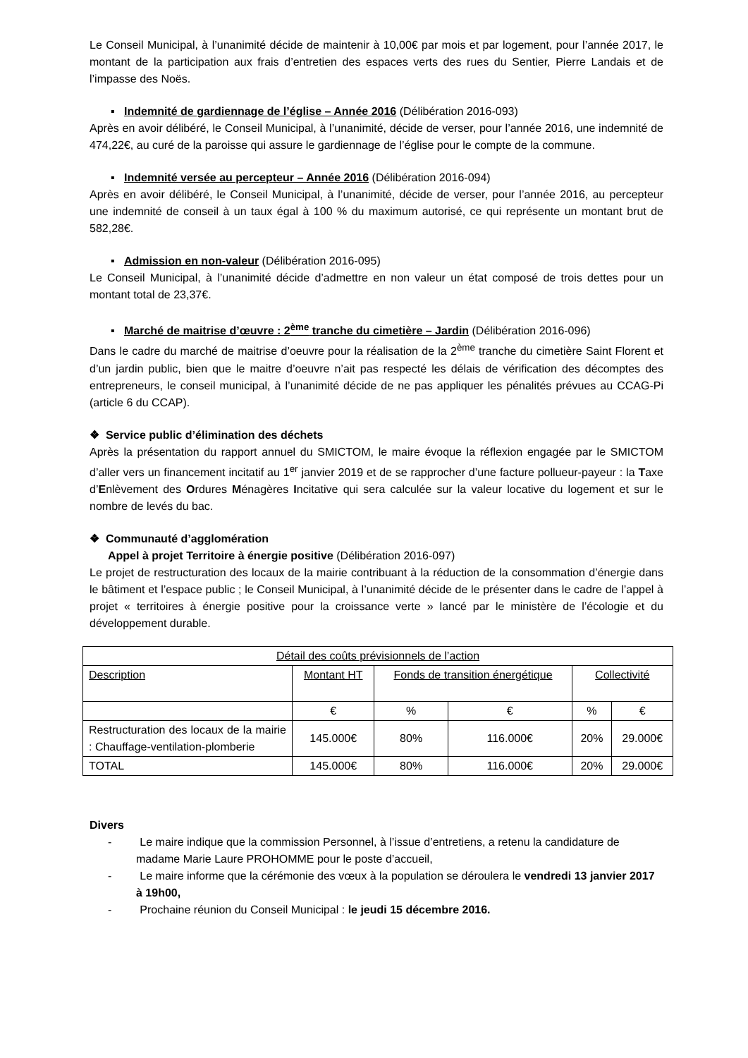Le Conseil Municipal, à l’unanimité décide de maintenir à 10,00€ par mois et par logement, pour l’année 2017, le montant de la participation aux frais d’entretien des espaces verts des rues du Sentier, Pierre Landais et de l’impasse des Noës.
▪ Indemnité de gardiennage de l’église – Année 2016 (Délibération 2016-093)
Après en avoir délibéré, le Conseil Municipal, à l’unanimité, décide de verser, pour l’année 2016, une indemnité de 474,22€, au curé de la paroisse qui assure le gardiennage de l’église pour le compte de la commune.
▪ Indemnité versée au percepteur – Année 2016 (Délibération 2016-094)
Après en avoir délibéré, le Conseil Municipal, à l’unanimité, décide de verser, pour l’année 2016, au percepteur une indemnité de conseil à un taux égal à 100 % du maximum autorisé, ce qui représente un montant brut de 582,28€.
▪ Admission en non-valeur (Délibération 2016-095)
Le Conseil Municipal, à l’unanimité décide d’admettre en non valeur un état composé de trois dettes pour un montant total de 23,37€.
▪ Marché de maitrise d’œuvre : 2<sup>ème</sup> tranche du cimetière – Jardin (Délibération 2016-096)
Dans le cadre du marché de maitrise d’oeuvre pour la réalisation de la 2<sup>ème</sup> tranche du cimetière Saint Florent et d’un jardin public, bien que le maitre d’oeuvre n’ait pas respecté les délais de vérification des décomptes des entrepreneurs, le conseil municipal, à l’unanimité décide de ne pas appliquer les pénalités prévues au CCAG-Pi (article 6 du CCAP).
❖ Service public d’élimination des déchets
Après la présentation du rapport annuel du SMICTOM, le maire évoque la réflexion engagée par le SMICTOM d’aller vers un financement incitatif au 1<sup>er</sup> janvier 2019 et de se rapprocher d’une facture pollueur-payeur : la Taxe d’Enlèvement des Ordures Ménagères Incitative qui sera calculée sur la valeur locative du logement et sur le nombre de levés du bac.
❖ Communauté d’agglomération
Appel à projet Territoire à énergie positive (Délibération 2016-097)
Le projet de restructuration des locaux de la mairie contribuant à la réduction de la consommation d’énergie dans le bâtiment et l’espace public ; le Conseil Municipal, à l’unanimité décide de le présenter dans le cadre de l’appel à projet « territoires à énergie positive pour la croissance verte » lancé par le ministère de l’écologie et du développement durable.
| Détail des coûts prévisionnels de l’action | | | | | |
| Description | Montant HT | Fonds de transition énergétique | | Collectivité | |
| | € | % | € | % | € |
| Restructuration des locaux de la mairie : Chauffage-ventilation-plomberie | 145.000€ | 80% | 116.000€ | 20% | 29.000€ |
| TOTAL | 145.000€ | 80% | 116.000€ | 20% | 29.000€ |
Divers
- Le maire indique que la commission Personnel, à l’issue d’entretiens, a retenu la candidature de madame Marie Laure PROHOMME pour le poste d’accueil,
- Le maire informe que la cérémonie des vœux à la population se déroulera le vendredi 13 janvier 2017 à 19h00,
- Prochaine réunion du Conseil Municipal : le jeudi 15 décembre 2016.